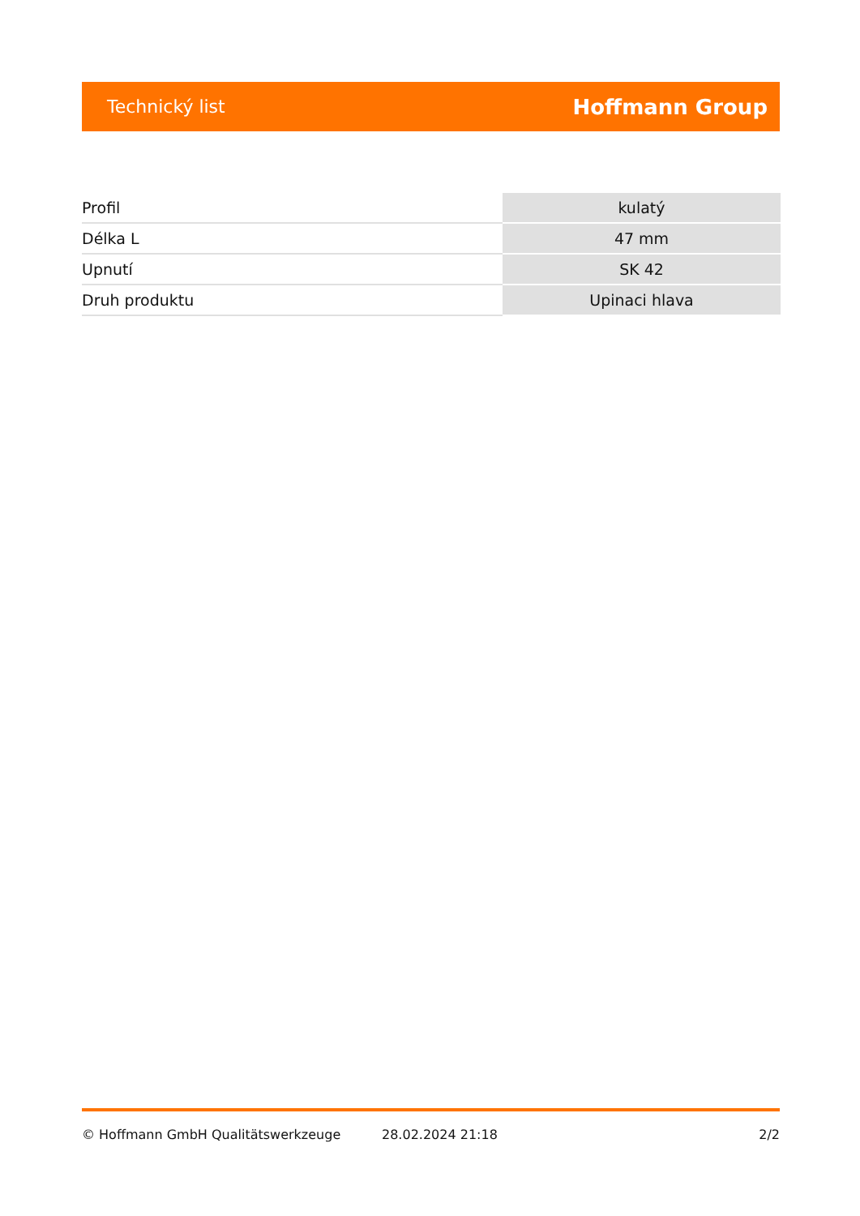Technický list Hoffmann Group
| Profil | kulatý |
| Délka L | 47 mm |
| Upnutí | SK 42 |
| Druh produktu | Upinaci hlava |
© Hoffmann GmbH Qualitätswerkzeuge 28.02.2024 21:18 2/2